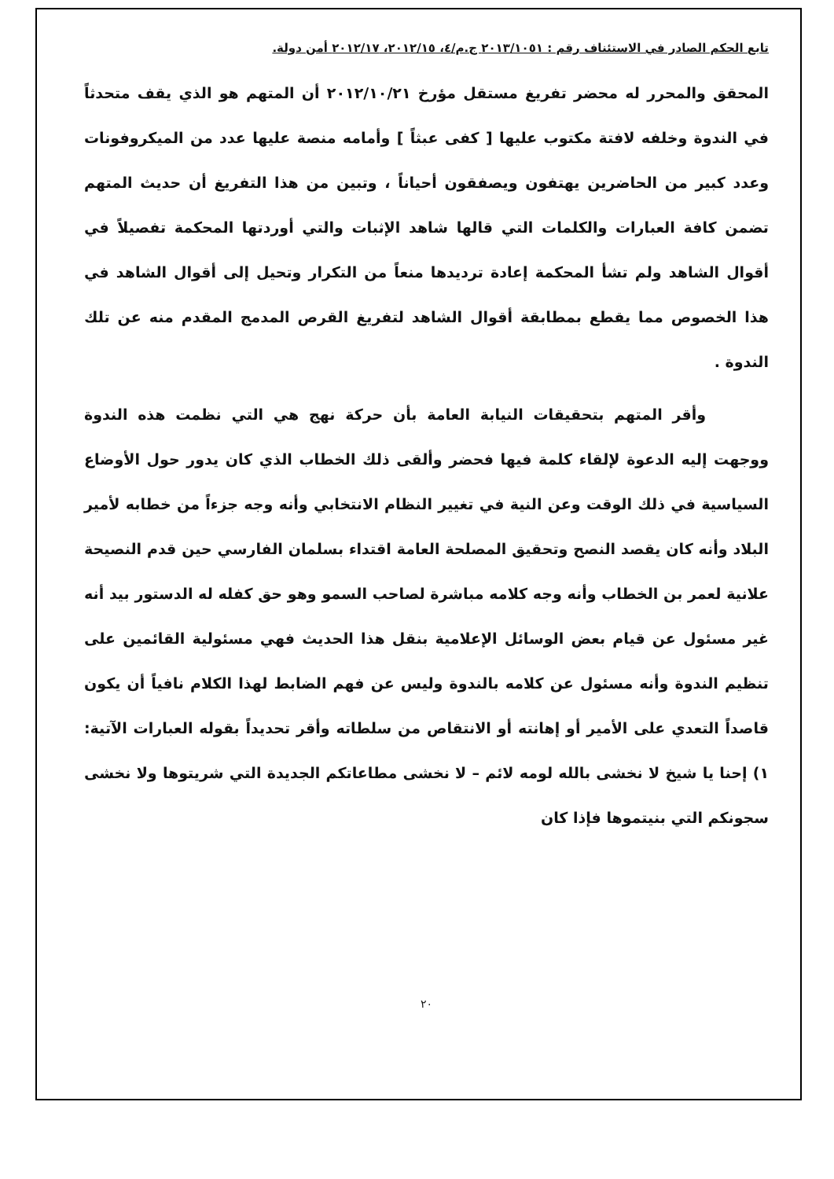تابع الحكم الصادر في الاستئناف رقم : ٢٠١٣/١٠٥١ ج.م/٤، ٢٠١٢/١٥، ٢٠١٢/١٧ أمن دولة.
المحقق والمحرر له محضر تفريغ مستقل مؤرخ ٢٠١٢/١٠/٢١ أن المتهم هو الذي يقف متحدثاً في الندوة وخلفه لافتة مكتوب عليها [ كفى عبثاً ] وأمامه منصة عليها عدد من الميكروفونات وعدد كبير من الحاضرين يهتفون ويصفقون أحياناً ، وتبين من هذا التفريغ أن حديث المتهم تضمن كافة العبارات والكلمات التي قالها شاهد الإثبات والتي أوردتها المحكمة تفصيلاً في أقوال الشاهد ولم تشأ المحكمة إعادة ترديدها منعاً من التكرار وتحيل إلى أقوال الشاهد في هذا الخصوص مما يقطع بمطابقة أقوال الشاهد لتفريغ القرص المدمج المقدم منه عن تلك الندوة .
وأقر المتهم بتحقيقات النيابة العامة بأن حركة نهج هي التي نظمت هذه الندوة ووجهت إليه الدعوة لإلقاء كلمة فيها فحضر وألقى ذلك الخطاب الذي كان يدور حول الأوضاع السياسية في ذلك الوقت وعن النية في تغيير النظام الانتخابي وأنه وجه جزءاً من خطابه لأمير البلاد وأنه كان يقصد النصح وتحقيق المصلحة العامة اقتداء بسلمان الفارسي حين قدم النصيحة علانية لعمر بن الخطاب وأنه وجه كلامه مباشرة لصاحب السمو وهو حق كفله له الدستور بيد أنه غير مسئول عن قيام بعض الوسائل الإعلامية بنقل هذا الحديث فهي مسئولية القائمين على تنظيم الندوة وأنه مسئول عن كلامه بالندوة وليس عن فهم الضابط لهذا الكلام نافياً أن يكون قاصداً التعدي على الأمير أو إهانته أو الانتقاص من سلطاته وأقر تحديداً بقوله العبارات الآتية: ١) إحنا يا شيخ لا نخشى بالله لومه لائم – لا نخشى مطاعاتكم الجديدة التي شريتوها ولا نخشى سجونكم التي بنيتموها فإذا كان
٢٠